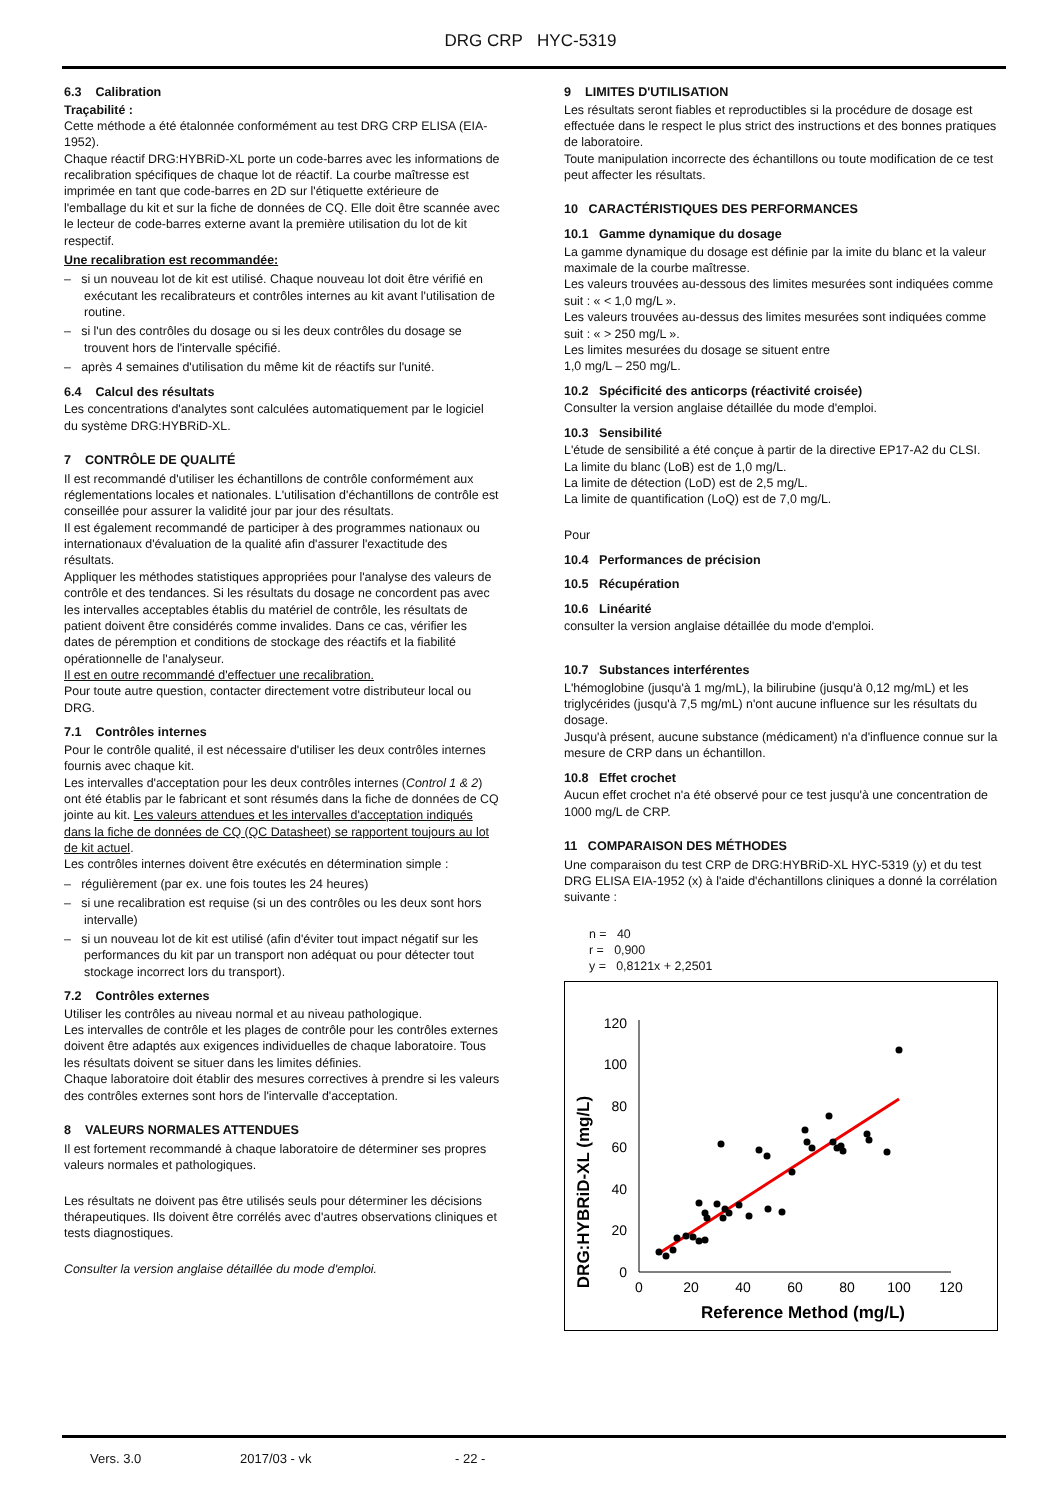DRG CRP HYC-5319
6.3 Calibration
Traçabilité :
Cette méthode a été étalonnée conformément au test DRG CRP ELISA (EIA-1952).
Chaque réactif DRG:HYBRiD-XL porte un code-barres avec les informations de recalibration spécifiques de chaque lot de réactif. La courbe maîtresse est imprimée en tant que code-barres en 2D sur l'étiquette extérieure de l'emballage du kit et sur la fiche de données de CQ. Elle doit être scannée avec le lecteur de code-barres externe avant la première utilisation du lot de kit respectif.
Une recalibration est recommandée:
– si un nouveau lot de kit est utilisé. Chaque nouveau lot doit être vérifié en exécutant les recalibrateurs et contrôles internes au kit avant l'utilisation de routine.
– si l'un des contrôles du dosage ou si les deux contrôles du dosage se trouvent hors de l'intervalle spécifié.
– après 4 semaines d'utilisation du même kit de réactifs sur l'unité.
6.4 Calcul des résultats
Les concentrations d'analytes sont calculées automatiquement par le logiciel du système DRG:HYBRiD-XL.
7 CONTRÔLE DE QUALITÉ
Il est recommandé d'utiliser les échantillons de contrôle conformément aux réglementations locales et nationales. L'utilisation d'échantillons de contrôle est conseillée pour assurer la validité jour par jour des résultats.
Il est également recommandé de participer à des programmes nationaux ou internationaux d'évaluation de la qualité afin d'assurer l'exactitude des résultats.
Appliquer les méthodes statistiques appropriées pour l'analyse des valeurs de contrôle et des tendances. Si les résultats du dosage ne concordent pas avec les intervalles acceptables établis du matériel de contrôle, les résultats de patient doivent être considérés comme invalides. Dans ce cas, vérifier les dates de péremption et conditions de stockage des réactifs et la fiabilité opérationnelle de l'analyseur.
Il est en outre recommandé d'effectuer une recalibration.
Pour toute autre question, contacter directement votre distributeur local ou DRG.
7.1 Contrôles internes
Pour le contrôle qualité, il est nécessaire d'utiliser les deux contrôles internes fournis avec chaque kit.
Les intervalles d'acceptation pour les deux contrôles internes (Control 1 & 2) ont été établis par le fabricant et sont résumés dans la fiche de données de CQ jointe au kit. Les valeurs attendues et les intervalles d'acceptation indiqués dans la fiche de données de CQ (QC Datasheet) se rapportent toujours au lot de kit actuel.
Les contrôles internes doivent être exécutés en détermination simple :
– régulièrement (par ex. une fois toutes les 24 heures)
– si une recalibration est requise (si un des contrôles ou les deux sont hors intervalle)
– si un nouveau lot de kit est utilisé (afin d'éviter tout impact négatif sur les performances du kit par un transport non adéquat ou pour détecter tout stockage incorrect lors du transport).
7.2 Contrôles externes
Utiliser les contrôles au niveau normal et au niveau pathologique.
Les intervalles de contrôle et les plages de contrôle pour les contrôles externes doivent être adaptés aux exigences individuelles de chaque laboratoire. Tous les résultats doivent se situer dans les limites définies.
Chaque laboratoire doit établir des mesures correctives à prendre si les valeurs des contrôles externes sont hors de l'intervalle d'acceptation.
8 VALEURS NORMALES ATTENDUES
Il est fortement recommandé à chaque laboratoire de déterminer ses propres valeurs normales et pathologiques.
Les résultats ne doivent pas être utilisés seuls pour déterminer les décisions thérapeutiques. Ils doivent être corrélés avec d'autres observations cliniques et tests diagnostiques.
Consulter la version anglaise détaillée du mode d'emploi.
9 LIMITES D'UTILISATION
Les résultats seront fiables et reproductibles si la procédure de dosage est effectuée dans le respect le plus strict des instructions et des bonnes pratiques de laboratoire.
Toute manipulation incorrecte des échantillons ou toute modification de ce test peut affecter les résultats.
10 CARACTÉRISTIQUES DES PERFORMANCES
10.1 Gamme dynamique du dosage
La gamme dynamique du dosage est définie par la imite du blanc et la valeur maximale de la courbe maîtresse.
Les valeurs trouvées au-dessous des limites mesurées sont indiquées comme suit : « < 1,0 mg/L ».
Les valeurs trouvées au-dessus des limites mesurées sont indiquées comme suit : « > 250 mg/L ».
Les limites mesurées du dosage se situent entre
1,0 mg/L – 250 mg/L.
10.2 Spécificité des anticorps (réactivité croisée)
Consulter la version anglaise détaillée du mode d'emploi.
10.3 Sensibilité
L'étude de sensibilité a été conçue à partir de la directive EP17-A2 du CLSI.
La limite du blanc (LoB) est de 1,0 mg/L.
La limite de détection (LoD) est de 2,5 mg/L.
La limite de quantification (LoQ) est de 7,0 mg/L.
Pour
10.4 Performances de précision
10.5 Récupération
10.6 Linéarité
consulter la version anglaise détaillée du mode d'emploi.
10.7 Substances interférentes
L'hémoglobine (jusqu'à 1 mg/mL), la bilirubine (jusqu'à 0,12 mg/mL) et les triglycérides (jusqu'à 7,5 mg/mL) n'ont aucune influence sur les résultats du dosage.
Jusqu'à présent, aucune substance (médicament) n'a d'influence connue sur la mesure de CRP dans un échantillon.
10.8 Effet crochet
Aucun effet crochet n'a été observé pour ce test jusqu'à une concentration de 1000 mg/L de CRP.
11 COMPARAISON DES MÉTHODES
Une comparaison du test CRP de DRG:HYBRiD-XL HYC-5319 (y) et du test DRG ELISA EIA-1952 (x) à l'aide d'échantillons cliniques a donné la corrélation suivante :
n = 40
r = 0,900
y = 0,8121x + 2,2501
DRG:HYBRiD-XL (mg/L)
0
20
40
60
80
100
120
0
20
40
60
80
100
120
Reference Method (mg/L)
Vers. 3.0 2017/03 - vk - 22 -